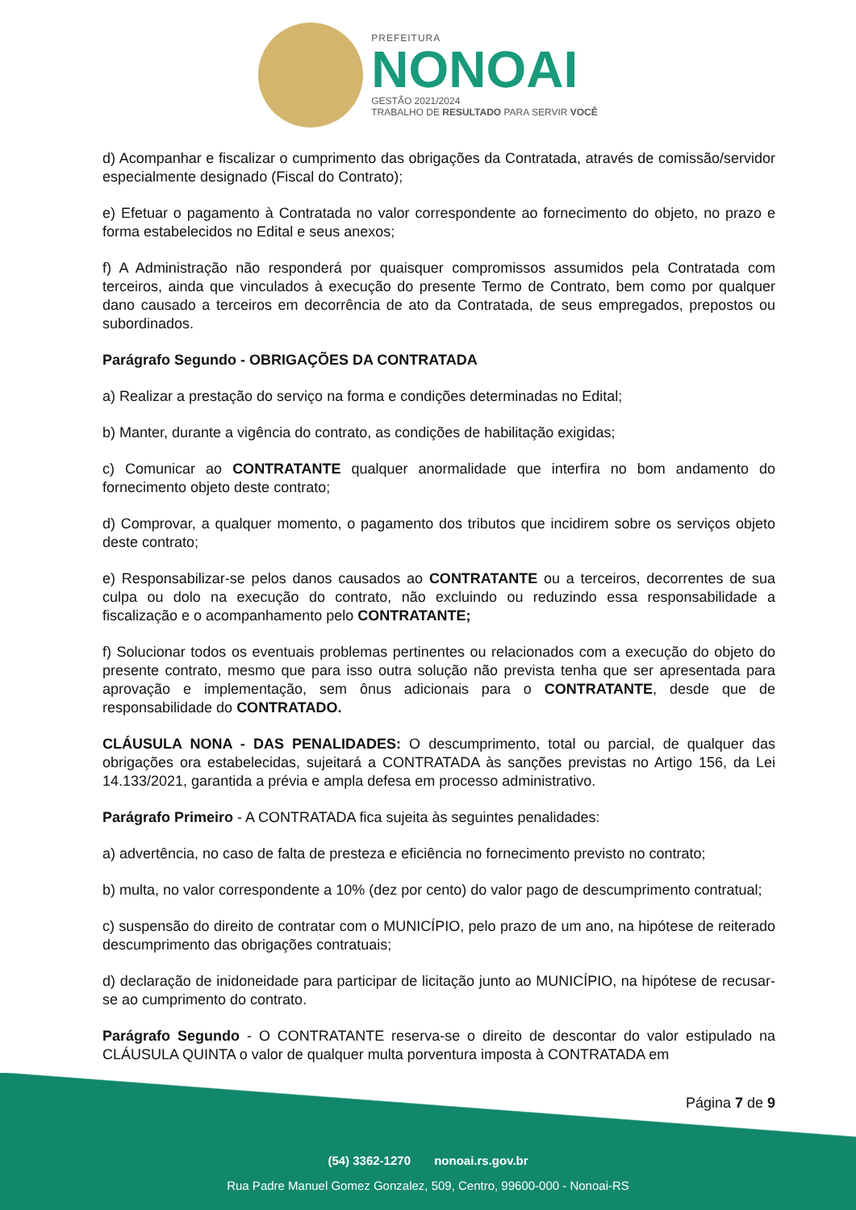PREFEITURA
NONOAI
GESTÃO 2021/2024
TRABALHO DE RESULTADO PARA SERVIR VOCÊ
d) Acompanhar e fiscalizar o cumprimento das obrigações da Contratada, através de comissão/servidor especialmente designado (Fiscal do Contrato);
e) Efetuar o pagamento à Contratada no valor correspondente ao fornecimento do objeto, no prazo e forma estabelecidos no Edital e seus anexos;
f) A Administração não responderá por quaisquer compromissos assumidos pela Contratada com terceiros, ainda que vinculados à execução do presente Termo de Contrato, bem como por qualquer dano causado a terceiros em decorrência de ato da Contratada, de seus empregados, prepostos ou subordinados.
Parágrafo Segundo - OBRIGAÇÕES DA CONTRATADA
a) Realizar a prestação do serviço na forma e condições determinadas no Edital;
b) Manter, durante a vigência do contrato, as condições de habilitação exigidas;
c) Comunicar ao CONTRATANTE qualquer anormalidade que interfira no bom andamento do fornecimento objeto deste contrato;
d) Comprovar, a qualquer momento, o pagamento dos tributos que incidirem sobre os serviços objeto deste contrato;
e) Responsabilizar-se pelos danos causados ao CONTRATANTE ou a terceiros, decorrentes de sua culpa ou dolo na execução do contrato, não excluindo ou reduzindo essa responsabilidade a fiscalização e o acompanhamento pelo CONTRATANTE;
f) Solucionar todos os eventuais problemas pertinentes ou relacionados com a execução do objeto do presente contrato, mesmo que para isso outra solução não prevista tenha que ser apresentada para aprovação e implementação, sem ônus adicionais para o CONTRATANTE, desde que de responsabilidade do CONTRATADO.
CLÁUSULA NONA - DAS PENALIDADES: O descumprimento, total ou parcial, de qualquer das obrigações ora estabelecidas, sujeitará a CONTRATADA às sanções previstas no Artigo 156, da Lei 14.133/2021, garantida a prévia e ampla defesa em processo administrativo.
Parágrafo Primeiro - A CONTRATADA fica sujeita às seguintes penalidades:
a) advertência, no caso de falta de presteza e eficiência no fornecimento previsto no contrato;
b) multa, no valor correspondente a 10% (dez por cento) do valor pago de descumprimento contratual;
c) suspensão do direito de contratar com o MUNICÍPIO, pelo prazo de um ano, na hipótese de reiterado descumprimento das obrigações contratuais;
d) declaração de inidoneidade para participar de licitação junto ao MUNICÍPIO, na hipótese de recusar-se ao cumprimento do contrato.
Parágrafo Segundo - O CONTRATANTE reserva-se o direito de descontar do valor estipulado na CLÁUSULA QUINTA o valor de qualquer multa porventura imposta à CONTRATADA em
Página 7 de 9
(54) 3362-1270 nonoai.rs.gov.br
Rua Padre Manuel Gomez Gonzalez, 509, Centro, 99600-000 - Nonoai-RS